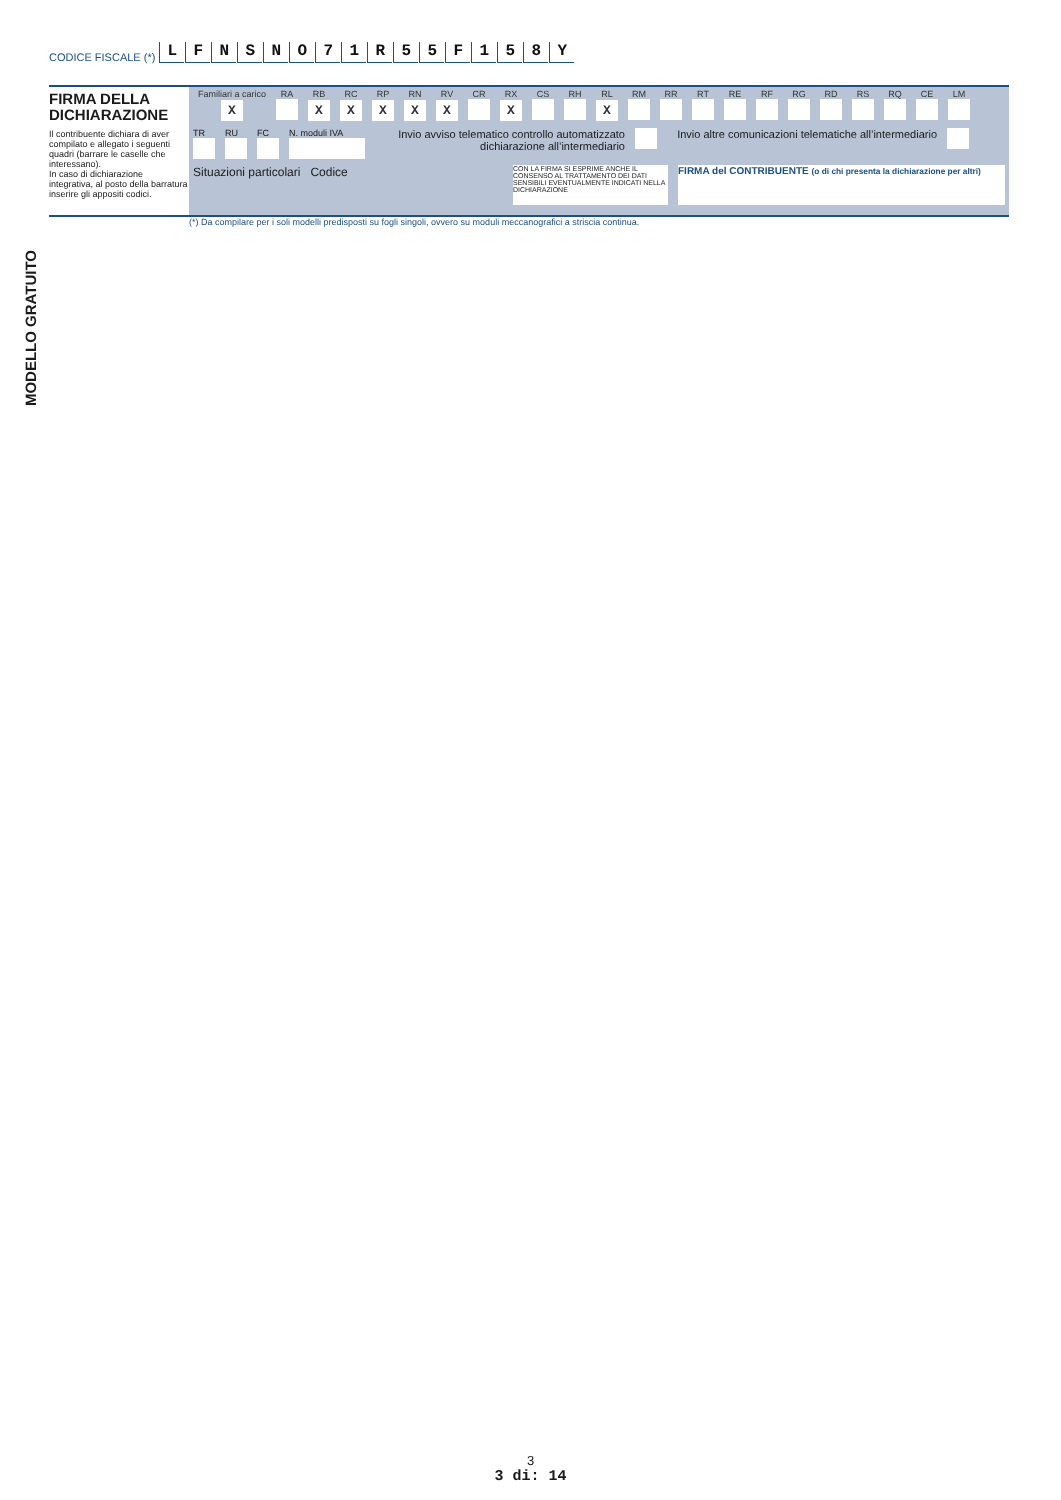CODICE FISCALE (*) LFNSNO 71 R 55 F 158 Y
FIRMA DELLA DICHIARAZIONE
Il contribuente dichiara di aver compilato e allegato i seguenti quadri (barrare le caselle che interessano).
In caso di dichiarazione integrativa, al posto della barratura inserire gli appositi codici.
| Familiari a carico | RA | RB | RC | RP | RN | RV | CR | RX | CS | RH | RL | RM | RR | RT | RE | RF | RG | RD | RS | RQ | CE | LM |
| X | | X | X | X | X | X | | X | | | X | | | | | | | | | | | |
TR
RU
FC
N. moduli IVA
Invio avviso telematico controllo automatizzato dichiarazione all’intermediario
Invio altre comunicazioni telematiche all’intermediario
Situazioni particolari Codice
CON LA FIRMA SI ESPRIME ANCHE IL CONSENSO AL TRATTAMENTO DEI DATI SENSIBILI EVENTUALMENTE INDICATI NELLA DICHIARAZIONE
FIRMA del CONTRIBUENTE (o di chi presenta la dichiarazione per altri)
(*) Da compilare per i soli modelli predisposti su fogli singoli, ovvero su moduli meccanografici a striscia continua.
MODELLO GRATUITO
3
3 di: 14